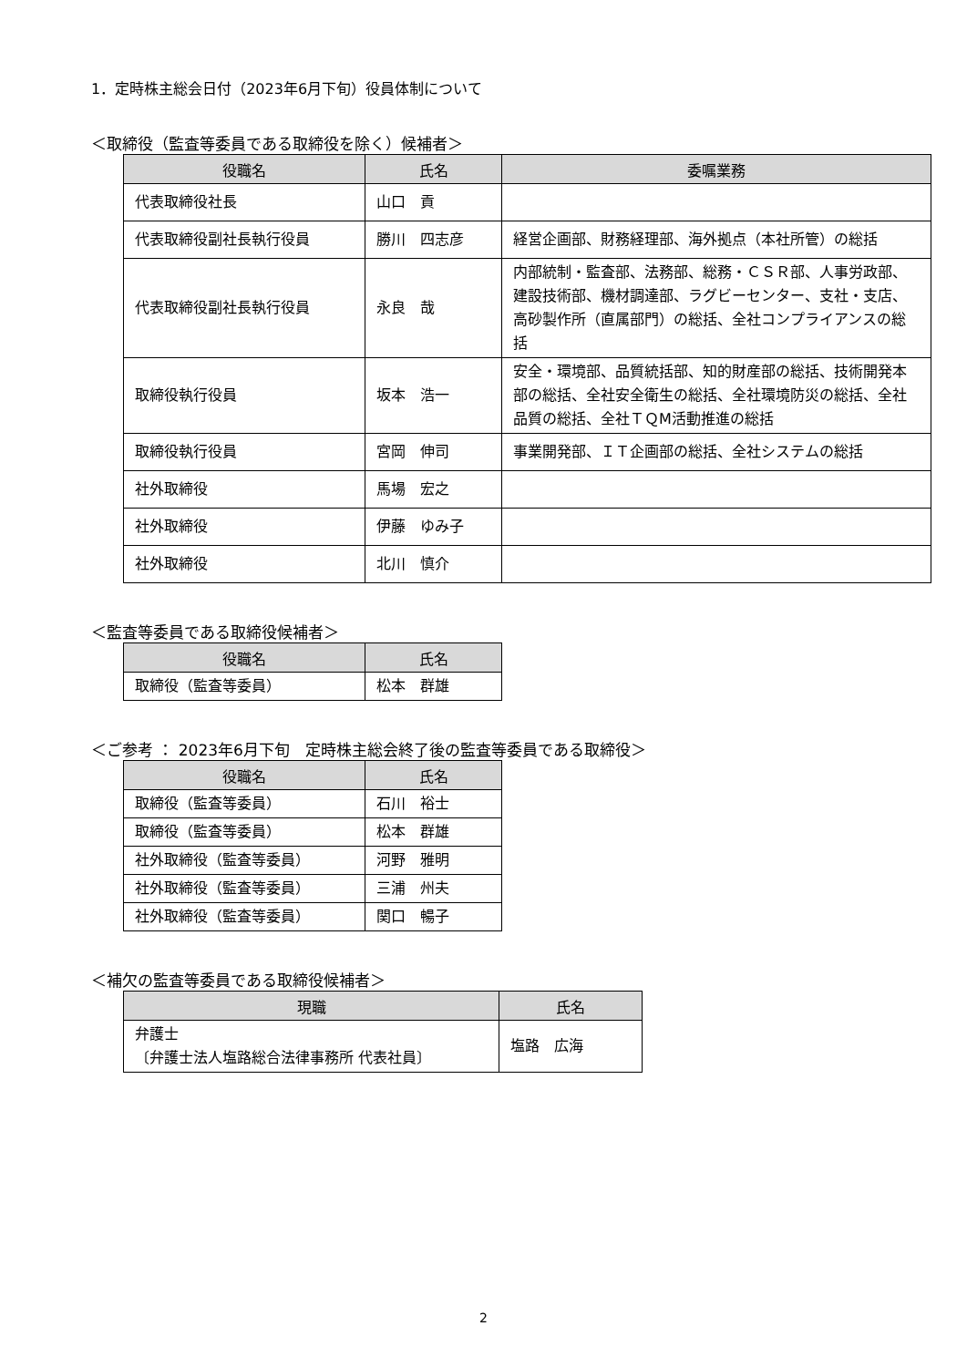1．定時株主総会日付（2023年6月下旬）役員体制について
＜取締役（監査等委員である取締役を除く）候補者＞
| 役職名 | 氏名 | 委嘱業務 |
| --- | --- | --- |
| 代表取締役社長 | 山口 貢 | |
| 代表取締役副社長執行役員 | 勝川 四志彦 | 経営企画部、財務経理部、海外拠点（本社所管）の総括 |
| 代表取締役副社長執行役員 | 永良 哉 | 内部統制・監査部、法務部、総務・ＣＳＲ部、人事労政部、建設技術部、機材調達部、ラグビーセンター、支社・支店、高砂製作所（直属部門）の総括、全社コンプライアンスの総括 |
| 取締役執行役員 | 坂本 浩一 | 安全・環境部、品質統括部、知的財産部の総括、技術開発本部の総括、全社安全衛生の総括、全社環境防災の総括、全社品質の総括、全社ＴＱM活動推進の総括 |
| 取締役執行役員 | 宮岡 伸司 | 事業開発部、ＩＴ企画部の総括、全社システムの総括 |
| 社外取締役 | 馬場 宏之 | |
| 社外取締役 | 伊藤 ゆみ子 | |
| 社外取締役 | 北川 慎介 | |
＜監査等委員である取締役候補者＞
| 役職名 | 氏名 |
| --- | --- |
| 取締役（監査等委員） | 松本 群雄 |
＜ご参考 ： 2023年6月下旬　定時株主総会終了後の監査等委員である取締役＞
| 役職名 | 氏名 |
| --- | --- |
| 取締役（監査等委員） | 石川 裕士 |
| 取締役（監査等委員） | 松本 群雄 |
| 社外取締役（監査等委員） | 河野 雅明 |
| 社外取締役（監査等委員） | 三浦 州夫 |
| 社外取締役（監査等委員） | 関口 暢子 |
＜補欠の監査等委員である取締役候補者＞
| 現職 | 氏名 |
| --- | --- |
| 弁護士 〔弁護士法人塩路総合法律事務所 代表社員〕 | 塩路 広海 |
2